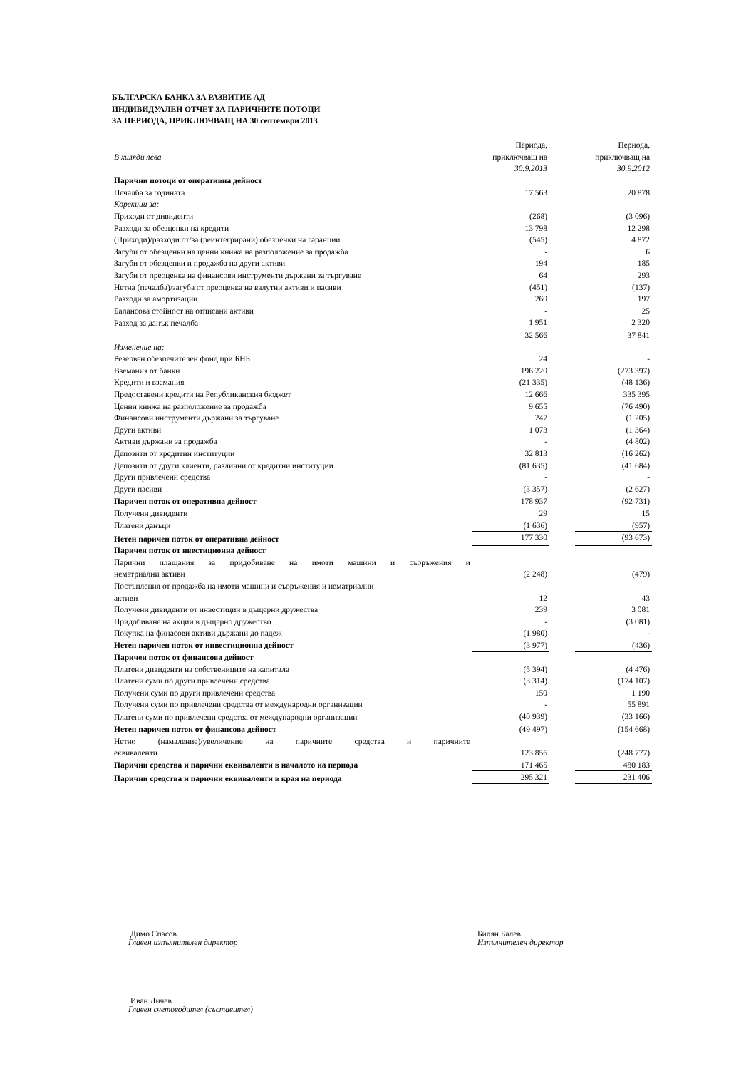БЪЛГАРСКА БАНКА ЗА РАЗВИТИЕ АД
ИНДИВИДУАЛЕН ОТЧЕТ ЗА ПАРИЧНИТЕ ПОТОЦИ
ЗА ПЕРИОДА, ПРИКЛЮЧВАЩ НА 30 септември 2013
| | Периода, | | Периода, |
| В хиляди лева | приключващ на | | приключващ на |
| | 30.9.2013 | | 30.9.2012 |
| Парични потоци от оперативна дейност | | | |
| Печалба за годината | 17 563 | | 20 878 |
| Корекции за: | | | |
| Приходи от дивиденти | (268) | | (3 096) |
| Разходи за обезценки на кредити | 13 798 | | 12 298 |
| (Приходи)/разходи от/за (реинтегрирани) обезценки на гаранции | (545) | | 4 872 |
| Загуби от обезценки на ценни книжа на разположение за продажба | - | | 6 |
| Загуби от обезценки и продажба на други активи | 194 | | 185 |
| Загуби от преоценка на финансови инструменти държани за търгуване | 64 | | 293 |
| Нетна (печалба)/загуба от преоценка на валутни активи и пасиви | (451) | | (137) |
| Разходи за амортизации | 260 | | 197 |
| Балансова стойност на отписани активи | - | | 25 |
| Разход за данък печалба | 1 951 | | 2 320 |
| | 32 566 | | 37 841 |
| Изменение на: | | | |
| Резервен обезпечителен фонд при БНБ | 24 | | - |
| Вземания от банки | 196 220 | | (273 397) |
| Кредити и вземания | (21 335) | | (48 136) |
| Предоставени кредити на Републиканския бюджет | 12 666 | | 335 395 |
| Ценни книжа на разположение за продажба | 9 655 | | (76 490) |
| Финансови инструменти държани за търгуване | 247 | | (1 205) |
| Други активи | 1 073 | | (1 364) |
| Активи държани за продажба | - | | (4 802) |
| Депозити от кредитни институции | 32 813 | | (16 262) |
| Депозити от други клиенти, различни от кредитни институции | (81 635) | | (41 684) |
| Други привлечени средства | - | | - |
| Други пасиви | (3 357) | | (2 627) |
| Паричен поток от оперативна дейност | 178 937 | | (92 731) |
| Получени дивиденти | 29 | | 15 |
| Платени данъци | (1 636) | | (957) |
| Нетен паричен поток от оперативна дейност | 177 330 | | (93 673) |
| Паричен поток от нвестиционна дейност | | | |
| Парични плащания за придобиване на имоти машини и съоръжения и | | | |
| нематриални активи | (2 248) | | (479) |
| Постъпления от продажба на имоти машини и съоръжения и нематриални | | | |
| активи | 12 | | 43 |
| Получени дивиденти от инвестиции в дъщерни дружества | 239 | | 3 081 |
| Придобиване на акции в дъщерно дружество | - | | (3 081) |
| Покупка на финасови активи държани до падеж | (1 980) | | - |
| Нетен паричен поток от инвестиционна дейност | (3 977) | | (436) |
| Паричен поток от финансова дейност | | | |
| Платени дивиденти на собствениците на капитала | (5 394) | | (4 476) |
| Платени суми по други привлечени средства | (3 314) | | (174 107) |
| Получени суми по други привлечени средства | 150 | | 1 190 |
| Получени суми по привлечени средства от международни организации | - | | 55 891 |
| Платени суми по привлечени средства от международни организации | (40 939) | | (33 166) |
| Нетен паричен поток от финансова дейност | (49 497) | | (154 668) |
| Нетно (намаление)/увеличение на паричните средства и паричните | | | |
| еквиваленти | 123 856 | | (248 777) |
| Парични средства и парични еквиваленти в началото на периода | 171 465 | | 480 183 |
| Парични средства и парични еквиваленти в края на периода | 295 321 | | 231 406 |
Димо Спасов
Главен изпълнителен директор
Билян Балев
Изпълнителен директор
Иван Личев
Главен счетоводител (съставител)